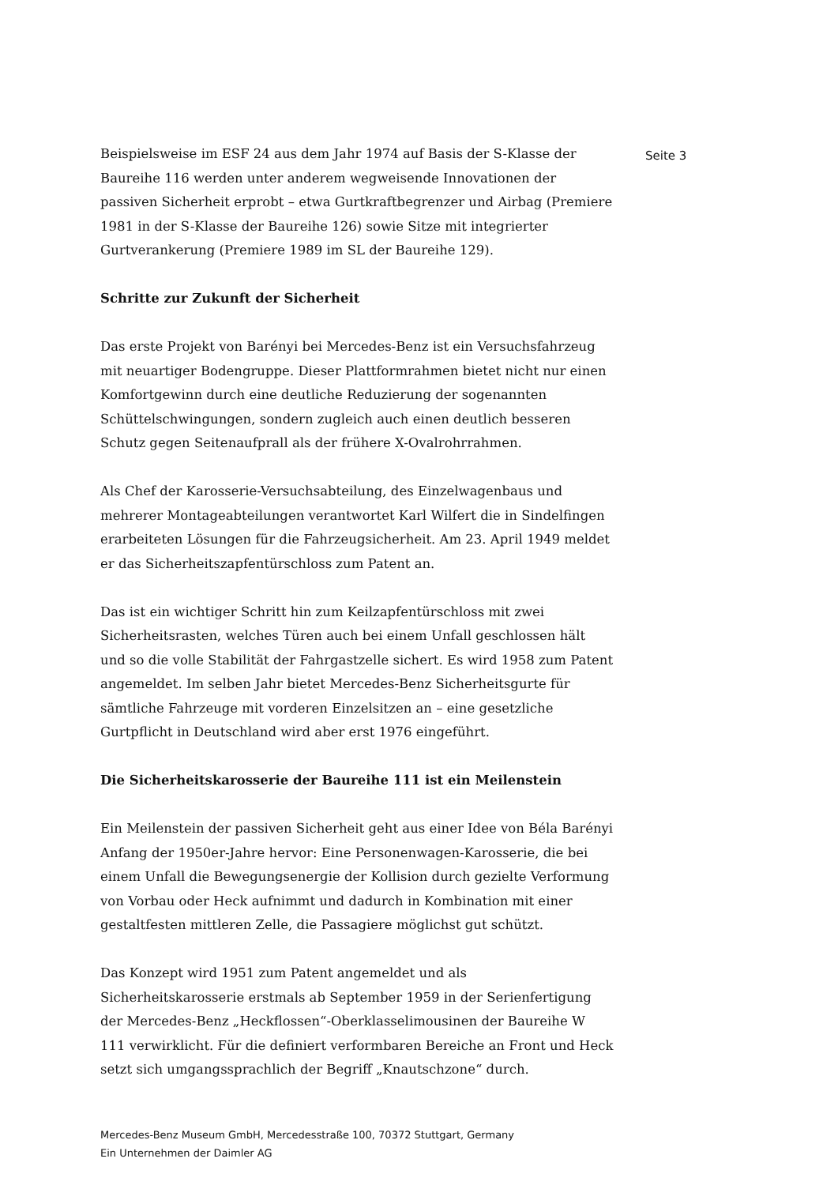Beispielsweise im ESF 24 aus dem Jahr 1974 auf Basis der S-Klasse der Baureihe 116 werden unter anderem wegweisende Innovationen der passiven Sicherheit erprobt – etwa Gurtkraftbegrenzer und Airbag (Premiere 1981 in der S-Klasse der Baureihe 126) sowie Sitze mit integrierter Gurtverankerung (Premiere 1989 im SL der Baureihe 129).
Schritte zur Zukunft der Sicherheit
Das erste Projekt von Barényi bei Mercedes-Benz ist ein Versuchsfahrzeug mit neuartiger Bodengruppe. Dieser Plattformrahmen bietet nicht nur einen Komfortgewinn durch eine deutliche Reduzierung der sogenannten Schüttelschwingungen, sondern zugleich auch einen deutlich besseren Schutz gegen Seitenaufprall als der frühere X-Ovalrohrrahmen.
Als Chef der Karosserie-Versuchsabteilung, des Einzelwagenbaus und mehrerer Montageabteilungen verantwortet Karl Wilfert die in Sindelfingen erarbeiteten Lösungen für die Fahrzeugsicherheit. Am 23. April 1949 meldet er das Sicherheitszapfentürschloss zum Patent an.
Das ist ein wichtiger Schritt hin zum Keilzapfentürschloss mit zwei Sicherheitsrasten, welches Türen auch bei einem Unfall geschlossen hält und so die volle Stabilität der Fahrgastzelle sichert. Es wird 1958 zum Patent angemeldet. Im selben Jahr bietet Mercedes-Benz Sicherheitsgurte für sämtliche Fahrzeuge mit vorderen Einzelsitzen an – eine gesetzliche Gurtpflicht in Deutschland wird aber erst 1976 eingeführt.
Die Sicherheitskarosserie der Baureihe 111 ist ein Meilenstein
Ein Meilenstein der passiven Sicherheit geht aus einer Idee von Béla Barényi Anfang der 1950er-Jahre hervor: Eine Personenwagen-Karosserie, die bei einem Unfall die Bewegungsenergie der Kollision durch gezielte Verformung von Vorbau oder Heck aufnimmt und dadurch in Kombination mit einer gestaltfesten mittleren Zelle, die Passagiere möglichst gut schützt.
Das Konzept wird 1951 zum Patent angemeldet und als Sicherheitskarosserie erstmals ab September 1959 in der Serienfertigung der Mercedes-Benz „Heckflossen“-Oberklasselimousinen der Baureihe W 111 verwirklicht. Für die definiert verformbaren Bereiche an Front und Heck setzt sich umgangssprachlich der Begriff „Knautschzone“ durch.
Seite 3
Mercedes-Benz Museum GmbH, Mercedesstraße 100, 70372 Stuttgart, Germany
Ein Unternehmen der Daimler AG